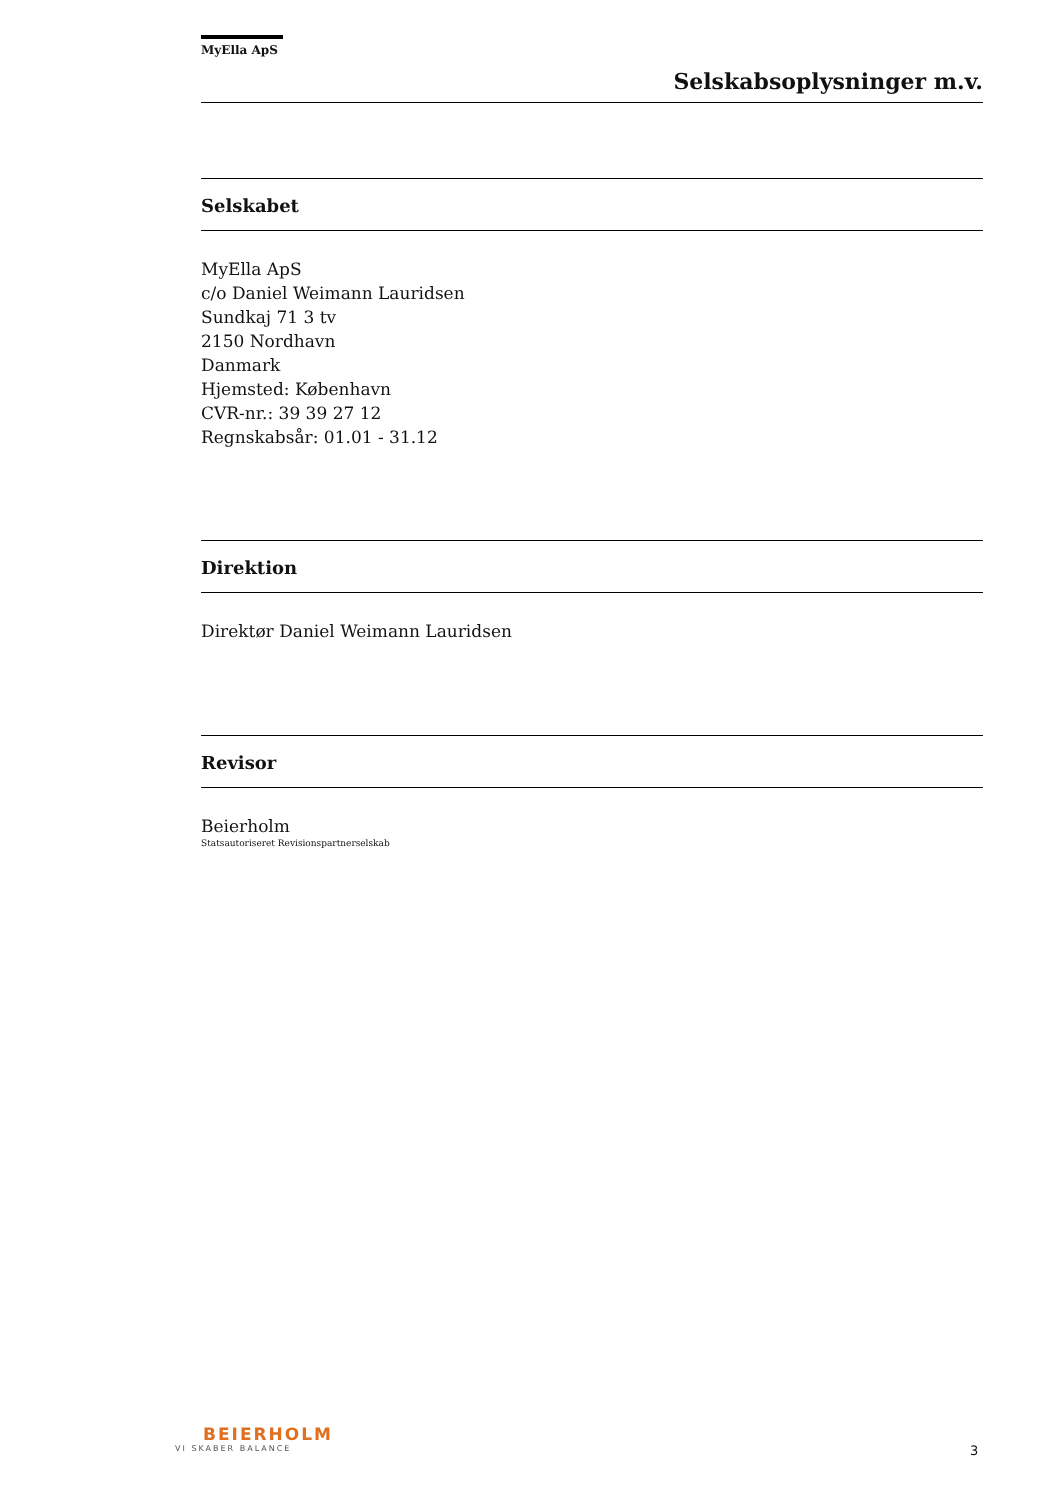MyElla ApS
Selskabsoplysninger m.v.
Selskabet
MyElla ApS
c/o Daniel Weimann Lauridsen
Sundkaj 71 3 tv
2150 Nordhavn
Danmark
Hjemsted: København
CVR-nr.: 39 39 27 12
Regnskabsår: 01.01 - 31.12
Direktion
Direktør Daniel Weimann Lauridsen
Revisor
Beierholm
Statsautoriseret Revisionspartnerselskab
BEIERHOLM
VI SKABER BALANCE
3